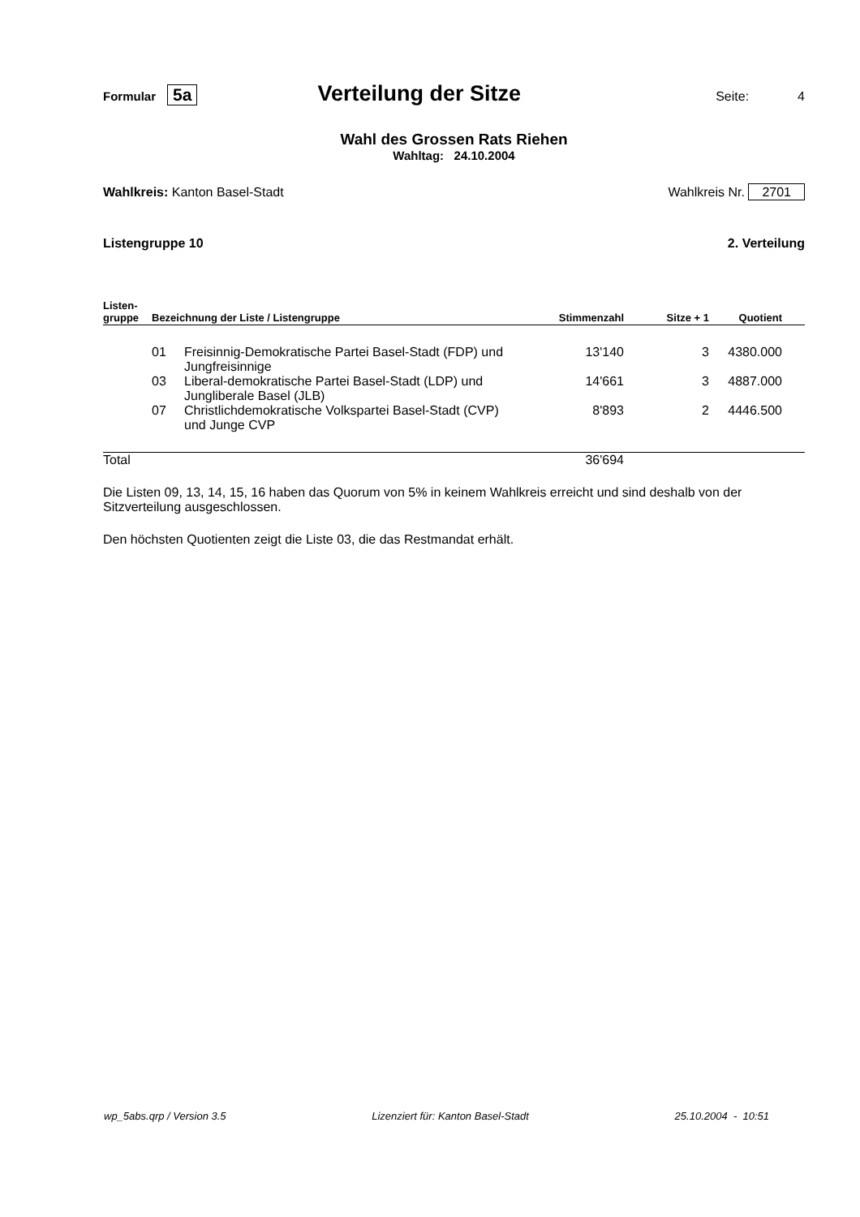Formular 5a
Verteilung der Sitze
Seite: 4
Wahl des Grossen Rats Riehen
Wahltag: 24.10.2004
Wahlkreis: Kanton Basel-Stadt Wahlkreis Nr. 2701
Listengruppe 10 2. Verteilung
| Listen- gruppe | Bezeichnung der Liste / Listengruppe | | Stimmenzahl | Sitze + 1 | Quotient |
| --- | --- | --- | --- | --- | --- |
| | 01 | Freisinnig-Demokratische Partei Basel-Stadt (FDP) und Jungfreisinnige | 13'140 | 3 | 4380.000 |
| | 03 | Liberal-demokratische Partei Basel-Stadt (LDP) und Jungliberale Basel (JLB) | 14'661 | 3 | 4887.000 |
| | 07 | Christlichdemokratische Volkspartei Basel-Stadt (CVP) und Junge CVP | 8'893 | 2 | 4446.500 |
| Total | | | 36'694 | | |
Die Listen 09, 13, 14, 15, 16 haben das Quorum von 5% in keinem Wahlkreis erreicht und sind deshalb von der Sitzverteilung ausgeschlossen.
Den höchsten Quotienten zeigt die Liste 03, die das Restmandat erhält.
wp_5abs.qrp / Version 3.5 Lizenziert für: Kanton Basel-Stadt 25.10.2004 - 10:51